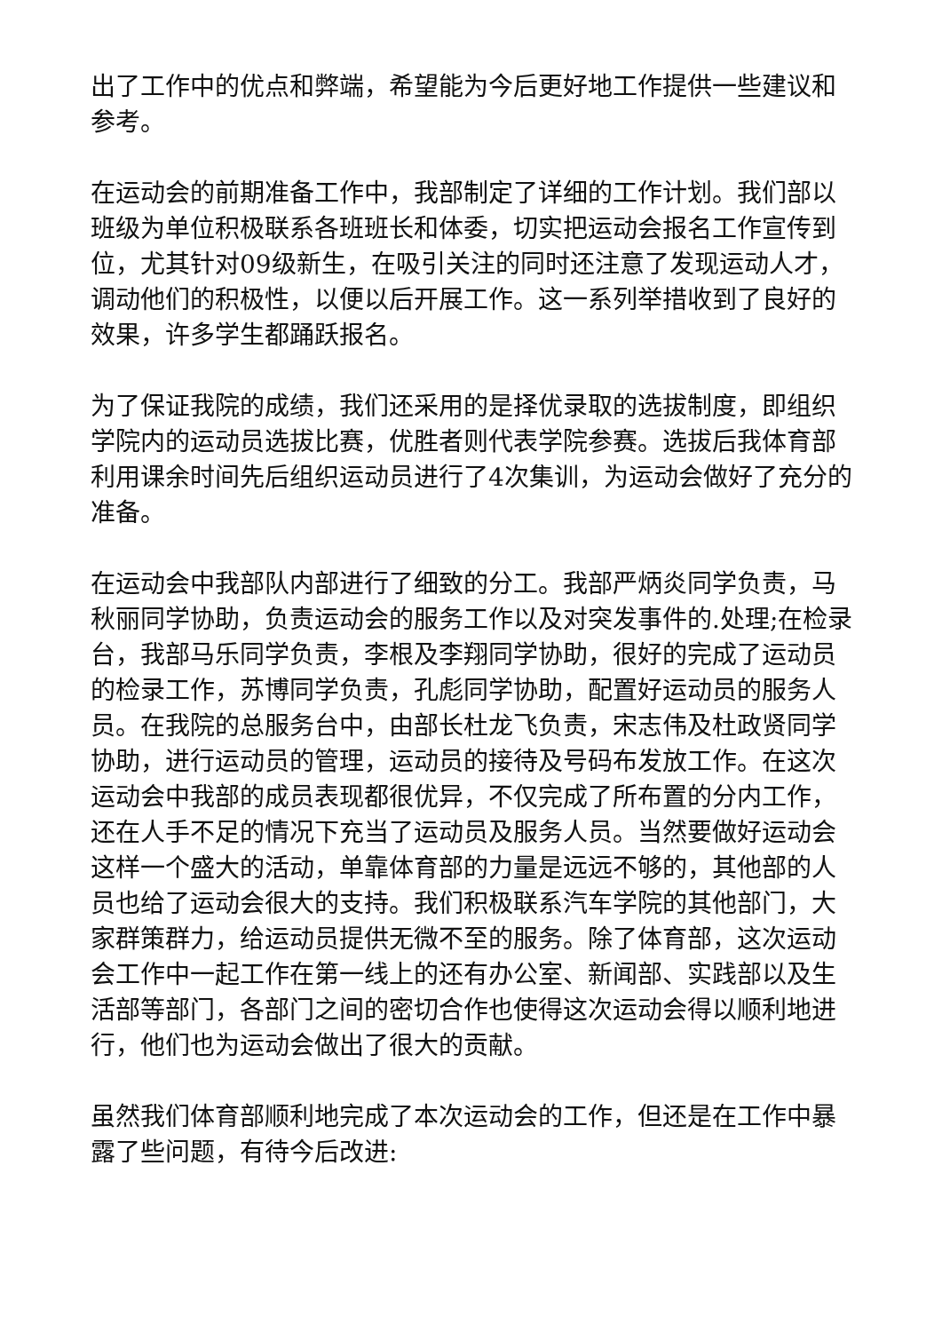出了工作中的优点和弊端，希望能为今后更好地工作提供一些建议和参考。
在运动会的前期准备工作中，我部制定了详细的工作计划。我们部以班级为单位积极联系各班班长和体委，切实把运动会报名工作宣传到位，尤其针对09级新生，在吸引关注的同时还注意了发现运动人才，调动他们的积极性，以便以后开展工作。这一系列举措收到了良好的效果，许多学生都踊跃报名。
为了保证我院的成绩，我们还采用的是择优录取的选拔制度，即组织学院内的运动员选拔比赛，优胜者则代表学院参赛。选拔后我体育部利用课余时间先后组织运动员进行了4次集训，为运动会做好了充分的准备。
在运动会中我部队内部进行了细致的分工。我部严炳炎同学负责，马秋丽同学协助，负责运动会的服务工作以及对突发事件的.处理;在检录台，我部马乐同学负责，李根及李翔同学协助，很好的完成了运动员的检录工作，苏博同学负责，孔彪同学协助，配置好运动员的服务人员。在我院的总服务台中，由部长杜龙飞负责，宋志伟及杜政贤同学协助，进行运动员的管理，运动员的接待及号码布发放工作。在这次运动会中我部的成员表现都很优异，不仅完成了所布置的分内工作，还在人手不足的情况下充当了运动员及服务人员。当然要做好运动会这样一个盛大的活动，单靠体育部的力量是远远不够的，其他部的人员也给了运动会很大的支持。我们积极联系汽车学院的其他部门，大家群策群力，给运动员提供无微不至的服务。除了体育部，这次运动会工作中一起工作在第一线上的还有办公室、新闻部、实践部以及生活部等部门，各部门之间的密切合作也使得这次运动会得以顺利地进行，他们也为运动会做出了很大的贡献。
虽然我们体育部顺利地完成了本次运动会的工作，但还是在工作中暴露了些问题，有待今后改进: